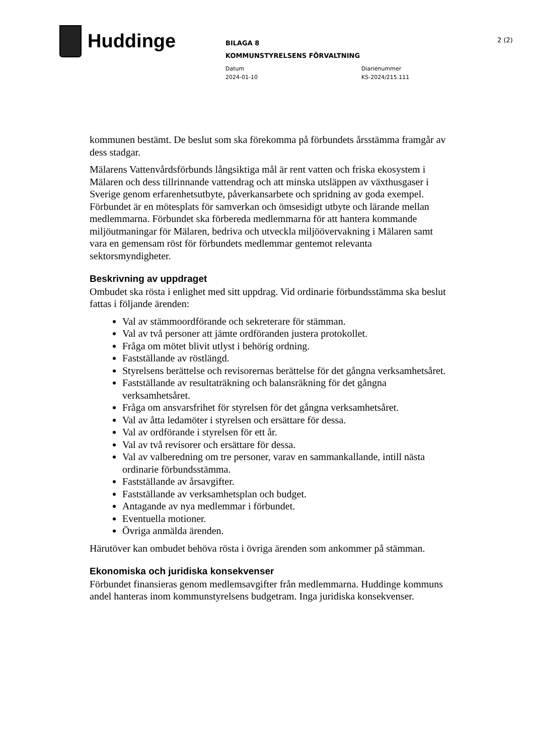Huddinge
BILAGA 8
KOMMUNSTYRELSENS FÖRVALTNING
Datum
2024-01-10
Diarienummer
KS-2024/215.111
2 (2)
kommunen bestämt. De beslut som ska förekomma på förbundets årsstämma framgår av dess stadgar.
Mälarens Vattenvårdsförbunds långsiktiga mål är rent vatten och friska ekosystem i Mälaren och dess tillrinnande vattendrag och att minska utsläppen av växthusgaser i Sverige genom erfarenhetsutbyte, påverkansarbete och spridning av goda exempel. Förbundet är en mötesplats för samverkan och ömsesidigt utbyte och lärande mellan medlemmarna. Förbundet ska förbereda medlemmarna för att hantera kommande miljöutmaningar för Mälaren, bedriva och utveckla miljööverva­kning i Mälaren samt vara en gemensam röst för förbundets medlemmar gentemot relevanta sektorsmyndigheter.
Beskrivning av uppdraget
Ombudet ska rösta i enlighet med sitt uppdrag. Vid ordinarie förbundsstämma ska beslut fattas i följande ärenden:
Val av stämmoordförande och sekreterare för stämman.
Val av två personer att jämte ordföranden justera protokollet.
Fråga om mötet blivit utlyst i behörig ordning.
Fastställande av röstlängd.
Styrelsens berättelse och revisorernas berättelse för det gångna verksamhetsåret.
Fastställande av resultaträkning och balansräkning för det gångna verksamhetsåret.
Fråga om ansvarsfrihet för styrelsen för det gångna verksamhetsåret.
Val av åtta ledamöter i styrelsen och ersättare för dessa.
Val av ordförande i styrelsen för ett år.
Val av två revisorer och ersättare för dessa.
Val av valberedning om tre personer, varav en sammankallande, intill nästa ordinarie förbundsstämma.
Fastställande av årsavgifter.
Fastställande av verksamhetsplan och budget.
Antagande av nya medlemmar i förbundet.
Eventuella motioner.
Övriga anmälda ärenden.
Härutöver kan ombudet behöva rösta i övriga ärenden som ankommer på stämman.
Ekonomiska och juridiska konsekvenser
Förbundet finansieras genom medlemsavgifter från medlemmarna. Huddinge kommuns andel hanteras inom kommunstyrelsens budgetram. Inga juridiska konsekvenser.